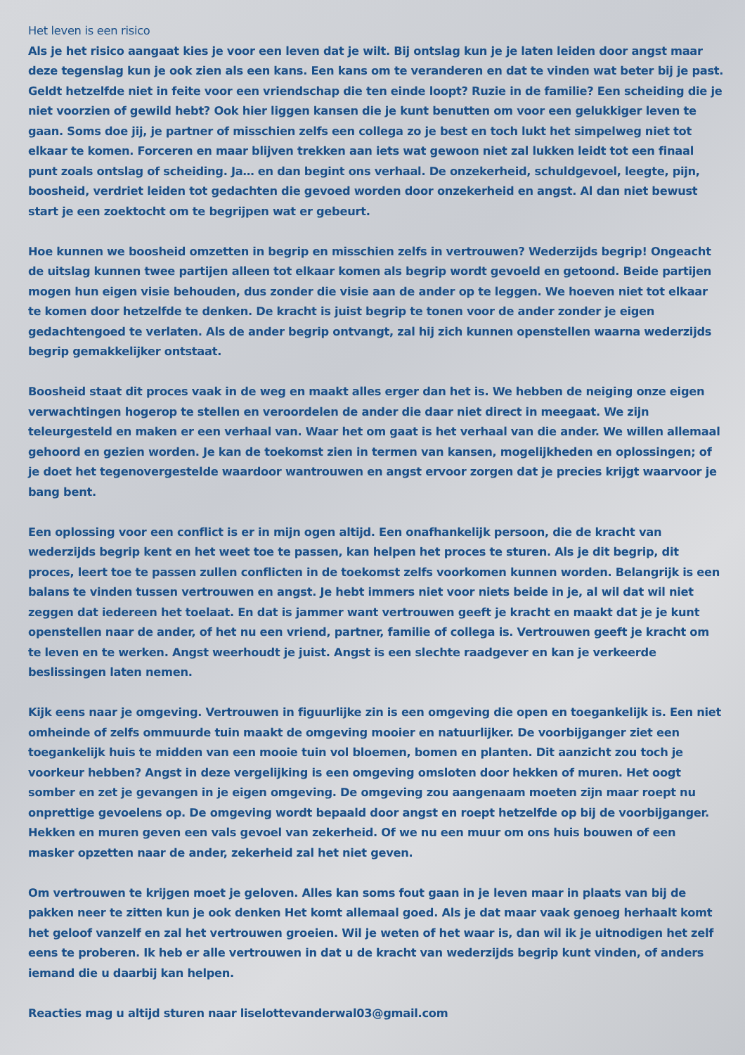Het leven is een risico
Als je het risico aangaat kies je voor een leven dat je wilt. Bij ontslag kun je je laten leiden door angst maar deze tegenslag kun je ook zien als een kans. Een kans om te veranderen en dat te vinden wat beter bij je past. Geldt hetzelfde niet in feite voor een vriendschap die ten einde loopt? Ruzie in de familie? Een scheiding die je niet voorzien of gewild hebt? Ook hier liggen kansen die je kunt benutten om voor een gelukkiger leven te gaan. Soms doe jij, je partner of misschien zelfs een collega zo je best en toch lukt het simpelweg niet tot elkaar te komen. Forceren en maar blijven trekken aan iets wat gewoon niet zal lukken leidt tot een finaal punt zoals ontslag of scheiding. Ja… en dan begint ons verhaal. De onzekerheid, schuldgevoel, leegte, pijn, boosheid, verdriet leiden tot gedachten die gevoed worden door onzekerheid en angst. Al dan niet bewust start je een zoektocht om te begrijpen wat er gebeurt.
Hoe kunnen we boosheid omzetten in begrip en misschien zelfs in vertrouwen? Wederzijds begrip! Ongeacht de uitslag kunnen twee partijen alleen tot elkaar komen als begrip wordt gevoeld en getoond. Beide partijen mogen hun eigen visie behouden, dus zonder die visie aan de ander op te leggen. We hoeven niet tot elkaar te komen door hetzelfde te denken. De kracht is juist begrip te tonen voor de ander zonder je eigen gedachtengoed te verlaten. Als de ander begrip ontvangt, zal hij zich kunnen openstellen waarna wederzijds begrip gemakkelijker ontstaat.
Boosheid staat dit proces vaak in de weg en maakt alles erger dan het is. We hebben de neiging onze eigen verwachtingen hogerop te stellen en veroordelen de ander die daar niet direct in meegaat. We zijn teleurgesteld en maken er een verhaal van. Waar het om gaat is het verhaal van die ander. We willen allemaal gehoord en gezien worden. Je kan de toekomst zien in termen van kansen, mogelijkheden en oplossingen; of je doet het tegenovergestelde waardoor wantrouwen en angst ervoor zorgen dat je precies krijgt waarvoor je bang bent.
Een oplossing voor een conflict is er in mijn ogen altijd. Een onafhankelijk persoon, die de kracht van wederzijds begrip kent en het weet toe te passen, kan helpen het proces te sturen. Als je dit begrip, dit proces, leert toe te passen zullen conflicten in de toekomst zelfs voorkomen kunnen worden. Belangrijk is een balans te vinden tussen vertrouwen en angst. Je hebt immers niet voor niets beide in je, al wil dat wil niet zeggen dat iedereen het toelaat. En dat is jammer want vertrouwen geeft je kracht en maakt dat je je kunt openstellen naar de ander, of het nu een vriend, partner, familie of collega is. Vertrouwen geeft je kracht om te leven en te werken. Angst weerhoudt je juist. Angst is een slechte raadgever en kan je verkeerde beslissingen laten nemen.
Kijk eens naar je omgeving. Vertrouwen in figuurlijke zin is een omgeving die open en toegankelijk is. Een niet omheinde of zelfs ommuurde tuin maakt de omgeving mooier en natuurlijker. De voorbijganger ziet een toegankelijk huis te midden van een mooie tuin vol bloemen, bomen en planten. Dit aanzicht zou toch je voorkeur hebben? Angst in deze vergelijking is een omgeving omsloten door hekken of muren. Het oogt somber en zet je gevangen in je eigen omgeving. De omgeving zou aangenaam moeten zijn maar roept nu onprettige gevoelens op. De omgeving wordt bepaald door angst en roept hetzelfde op bij de voorbijganger. Hekken en muren geven een vals gevoel van zekerheid. Of we nu een muur om ons huis bouwen of een masker opzetten naar de ander, zekerheid zal het niet geven.
Om vertrouwen te krijgen moet je geloven. Alles kan soms fout gaan in je leven maar in plaats van bij de pakken neer te zitten kun je ook denken Het komt allemaal goed. Als je dat maar vaak genoeg herhaalt komt het geloof vanzelf en zal het vertrouwen groeien. Wil je weten of het waar is, dan wil ik je uitnodigen het zelf eens te proberen. Ik heb er alle vertrouwen in dat u de kracht van wederzijds begrip kunt vinden, of anders iemand die u daarbij kan helpen.
Reacties mag u altijd sturen naar liselottevanderwal03@gmail.com